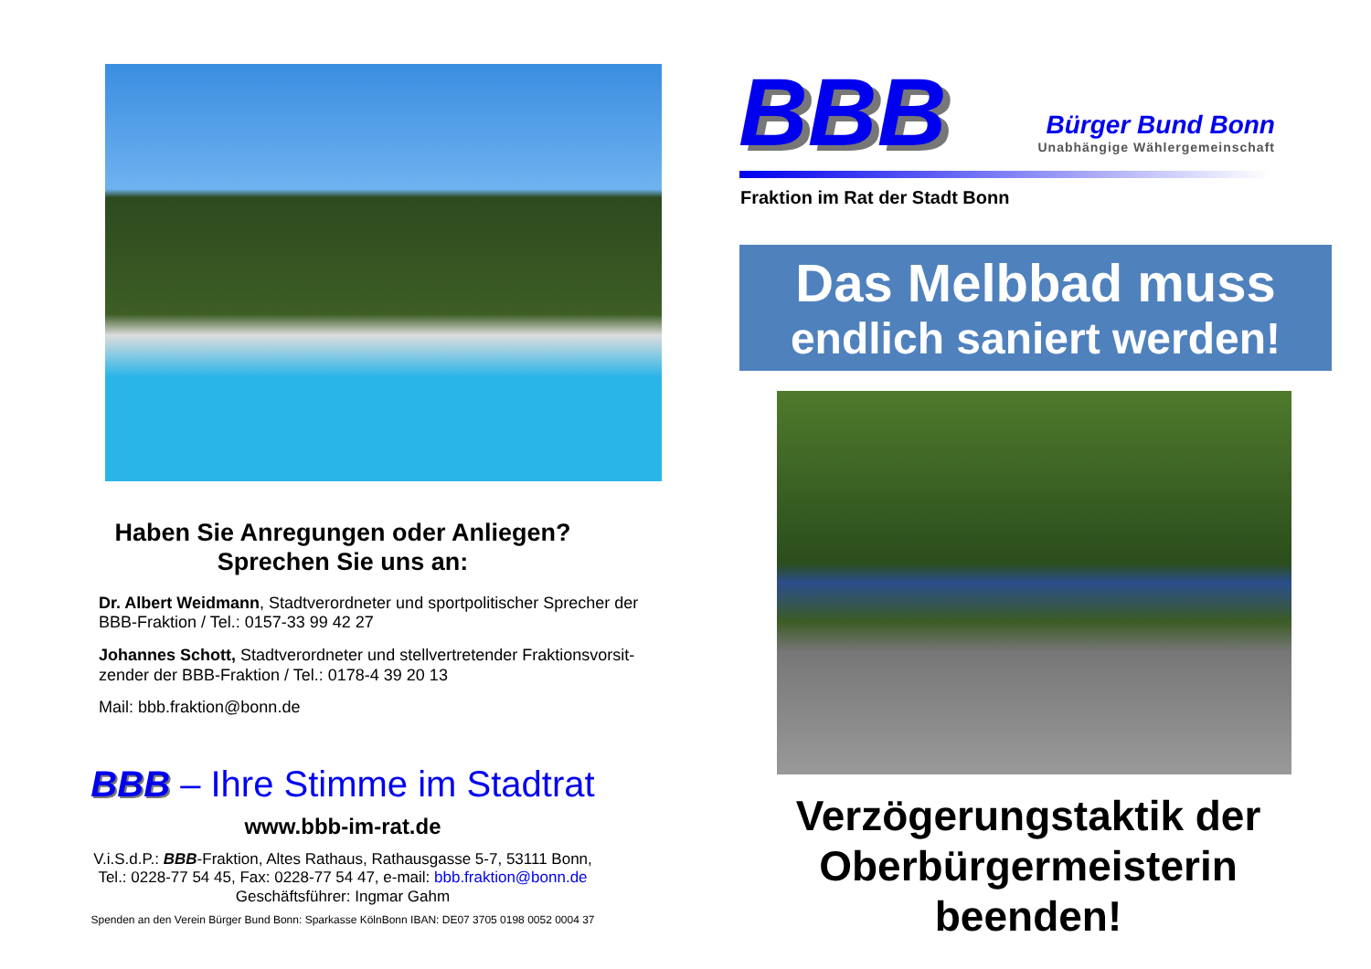Haben Sie Anregungen oder Anliegen?
Sprechen Sie uns an:
Dr. Albert Weidmann, Stadtverordneter und sportpolitischer Sprecher der BBB-Fraktion / Tel.: 0157-33 99 42 27
Johannes Schott, Stadtverordneter und stellvertretender Fraktionsvorsit-zender der BBB-Fraktion / Tel.: 0178-4 39 20 13
Mail: bbb.fraktion@bonn.de
BBB – Ihre Stimme im Stadtrat
www.bbb-im-rat.de
V.i.S.d.P.: BBB-Fraktion, Altes Rathaus, Rathausgasse 5-7, 53111 Bonn,
Tel.: 0228-77 54 45, Fax: 0228-77 54 47, e-mail: bbb.fraktion@bonn.de
Geschäftsführer: Ingmar Gahm
Spenden an den Verein Bürger Bund Bonn: Sparkasse KölnBonn IBAN: DE07 3705 0198 0052 0004 37
BBB
Bürger Bund Bonn
Unabhängige Wählergemeinschaft
Fraktion im Rat der Stadt Bonn
Das Melbbad muss
endlich saniert werden!
Verzögerungstaktik der
Oberbürgermeisterin
beenden!